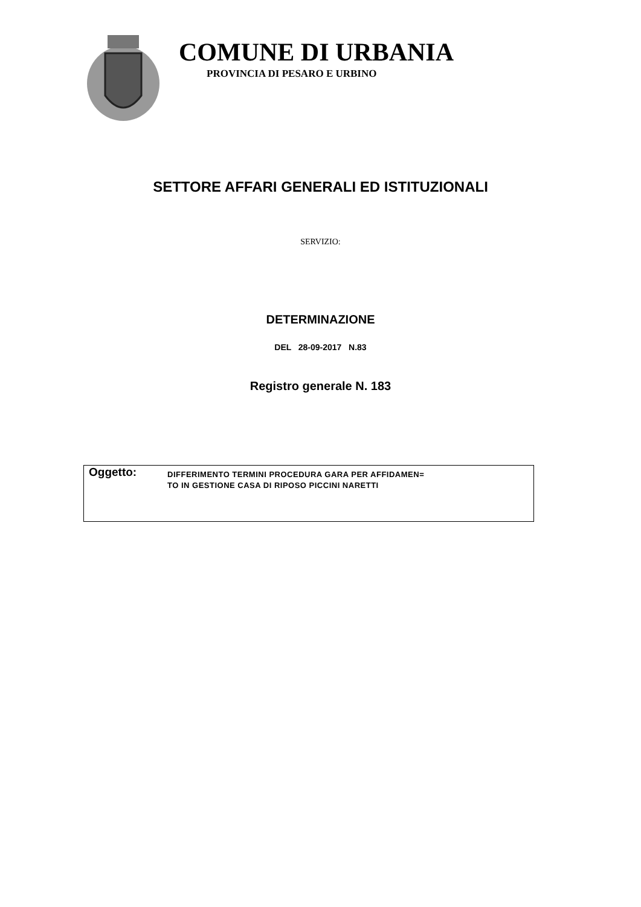COMUNE DI URBANIA
PROVINCIA DI PESARO E URBINO
SETTORE AFFARI GENERALI ED ISTITUZIONALI
SERVIZIO:
DETERMINAZIONE
DEL 28-09-2017 N.83
Registro generale N. 183
Oggetto:
DIFFERIMENTO TERMINI PROCEDURA GARA PER AFFIDAMEN=
TO IN GESTIONE CASA DI RIPOSO PICCINI NARETTI